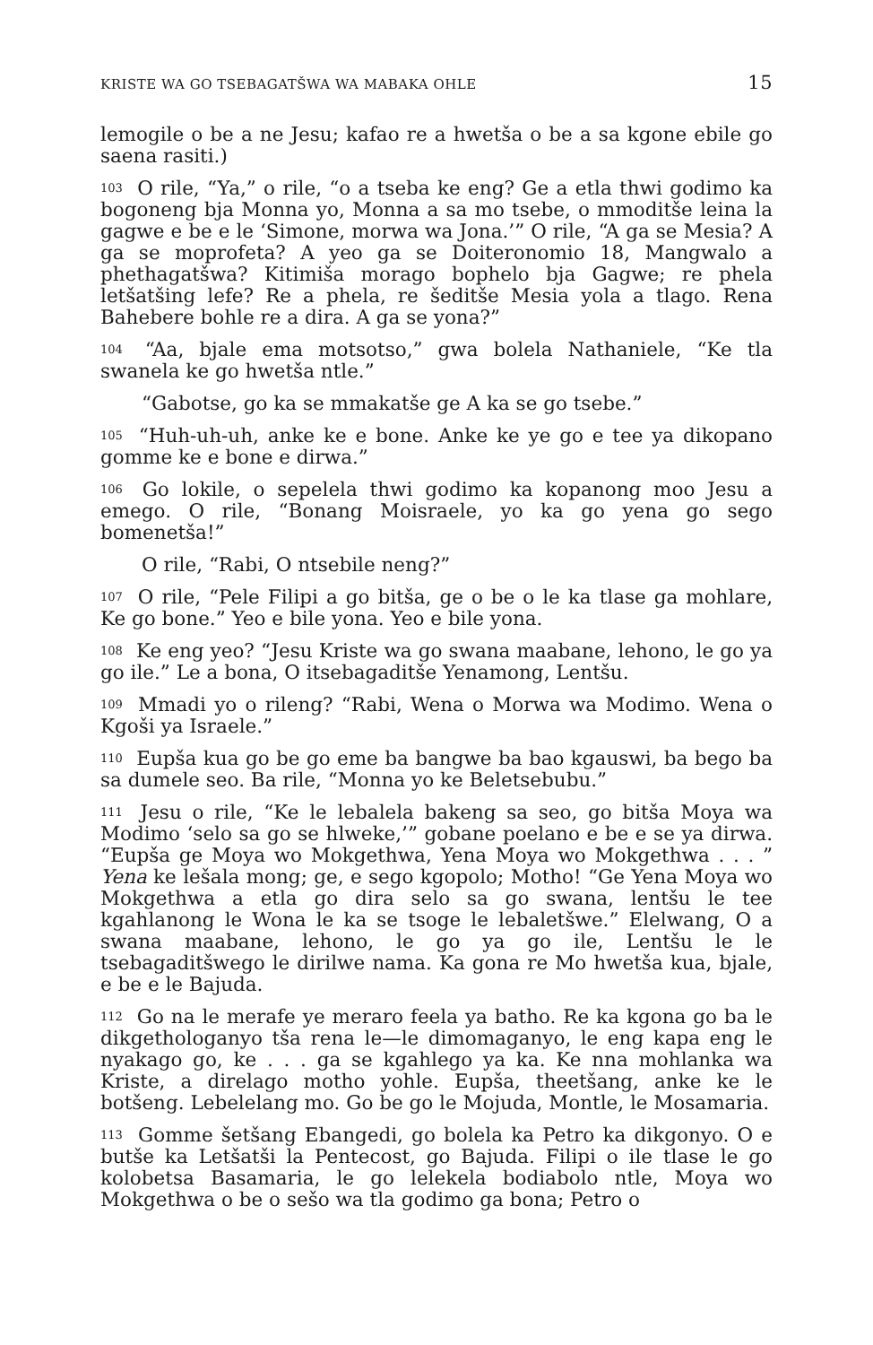KRISTE WA GO TSEBAGATŠWA WA MABAKA OHLE 15
lemogile o be a ne Jesu; kafao re a hwetša o be a sa kgone ebile go saena rasiti.)
<sup>103</sup> O rile, “Ya,” o rile, “o a tseba ke eng? Ge a etla thwi godimo ka bogoneng bja Monna yo, Monna a sa mo tsebe, o mmoditše leina la gagwe e be e le ‘Simone, morwa wa Jona.’” O rile, “A ga se Mesia? A ga se moprofeta? A yeo ga se Doiteronomio 18, Mangwalo a phethagatšwa? Kitimiša morago bophelo bja Gagwe; re phela letšatšing lefe? Re a phela, re šeditše Mesia yola a tlago. Rena Bahebere bohle re a dira. A ga se yona?”
<sup>104</sup> “Aa, bjale ema motsotso,” gwa bolela Nathaniele, “Ke tla swanela ke go hwetša ntle.”
“Gabotse, go ka se mmakatše ge A ka se go tsebe.”
<sup>105</sup> “Huh-uh-uh, anke ke e bone. Anke ke ye go e tee ya dikopano gomme ke e bone e dirwa.”
<sup>106</sup> Go lokile, o sepelela thwi godimo ka kopanong moo Jesu a emego. O rile, “Bonang Moisraele, yo ka go yena go sego bomenetša!”
O rile, “Rabi, O ntsebile neng?”
<sup>107</sup> O rile, “Pele Filipi a go bitša, ge o be o le ka tlase ga mohlare, Ke go bone.” Yeo e bile yona. Yeo e bile yona.
<sup>108</sup> Ke eng yeo? “Jesu Kriste wa go swana maabane, lehono, le go ya go ile.” Le a bona, O itsebagaditše Yenamong, Lentšu.
<sup>109</sup> Mmadi yo o rileng? “Rabi, Wena o Morwa wa Modimo. Wena o Kgoši ya Israele.”
<sup>110</sup> Eupša kua go be go eme ba bangwe ba bao kgauswi, ba bego ba sa dumele seo. Ba rile, “Monna yo ke Beletsebubu.”
<sup>111</sup> Jesu o rile, “Ke le lebalela bakeng sa seo, go bitša Moya wa Modimo ‘selo sa go se hlweke,’” gobane poelano e be e se ya dirwa. “Eupša ge Moya wo Mokgethwa, Yena Moya wo Mokgethwa . . . ” Yena ke lešala mong; ge, e sego kgopolo; Motho! “Ge Yena Moya wo Mokgethwa a etla go dira selo sa go swana, lentšu le tee kgahlanong le Wona le ka se tsoge le lebaletšwe.” Elelwang, O a swana maabane, lehono, le go ya go ile, Lentšu le le tsebagaditšwego le dirilwe nama. Ka gona re Mo hwetša kua, bjale, e be e le Bajuda.
<sup>112</sup> Go na le merafe ye meraro feela ya batho. Re ka kgona go ba le dikgethologanyo tša rena le—le dimomaganyo, le eng kapa eng le nyakago go, ke . . . ga se kgahlego ya ka. Ke nna mohlanka wa Kriste, a direlago motho yohle. Eupša, theetšang, anke ke le botšeng. Lebelelang mo. Go be go le Mojuda, Montle, le Mosamaria.
<sup>113</sup> Gomme šetšang Ebangedi, go bolela ka Petro ka dikgonyo. O e butše ka Letšatši la Pentecost, go Bajuda. Filipi o ile tlase le go kolobetsa Basamaria, le go lelekela bodiabolo ntle, Moya wo Mokgethwa o be o sešo wa tla godimo ga bona; Petro o